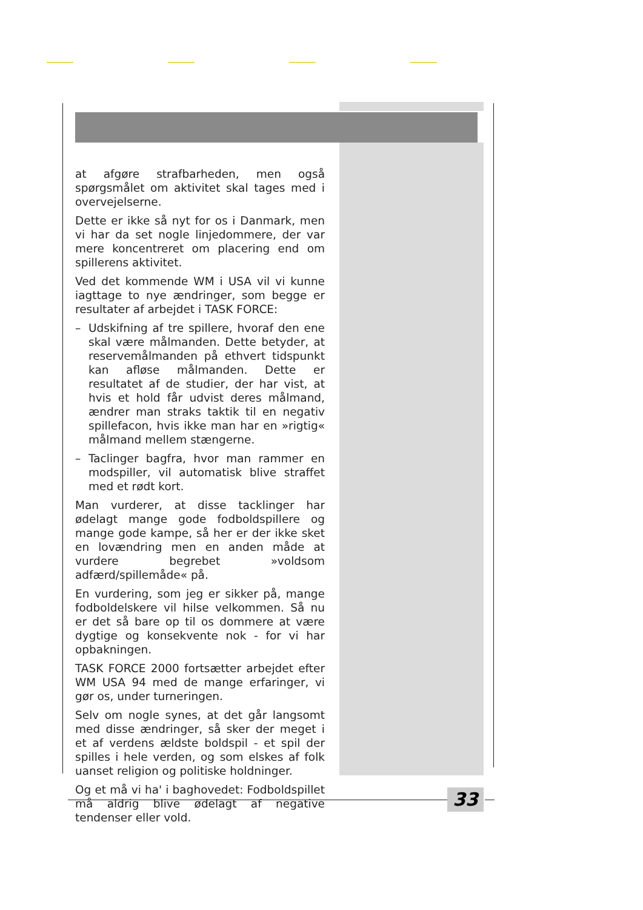at afgøre strafbarheden, men også spørgsmålet om aktivitet skal tages med i overvejelserne.
Dette er ikke så nyt for os i Danmark, men vi har da set nogle linjedommere, der var mere koncentreret om placering end om spillerens aktivitet.
Ved det kommende WM i USA vil vi kunne iagttage to nye ændringer, som begge er resultater af arbejdet i TASK FORCE:
– Udskifning af tre spillere, hvoraf den ene skal være målmanden. Dette betyder, at reservemålmanden på ethvert tidspunkt kan afløse målmanden. Dette er resultatet af de studier, der har vist, at hvis et hold får udvist deres målmand, ændrer man straks taktik til en negativ spillefacon, hvis ikke man har en »rigtig« målmand mellem stængerne.
– Taclinger bagfra, hvor man rammer en modspiller, vil automatisk blive straffet med et rødt kort.
Man vurderer, at disse tacklinger har ødelagt mange gode fodboldspillere og mange gode kampe, så her er der ikke sket en lovændring men en anden måde at vurdere begrebet »voldsom adfærd/spillemåde« på.
En vurdering, som jeg er sikker på, mange fodboldelskere vil hilse velkommen. Så nu er det så bare op til os dommere at være dygtige og konsekvente nok - for vi har opbakningen.
TASK FORCE 2000 fortsætter arbejdet efter WM USA 94 med de mange erfaringer, vi gør os, under turneringen.
Selv om nogle synes, at det går langsomt med disse ændringer, så sker der meget i et af verdens ældste boldspil - et spil der spilles i hele verden, og som elskes af folk uanset religion og politiske holdninger.
Og et må vi ha' i baghovedet: Fodboldspillet må aldrig blive ødelagt af negative tendenser eller vold.
33